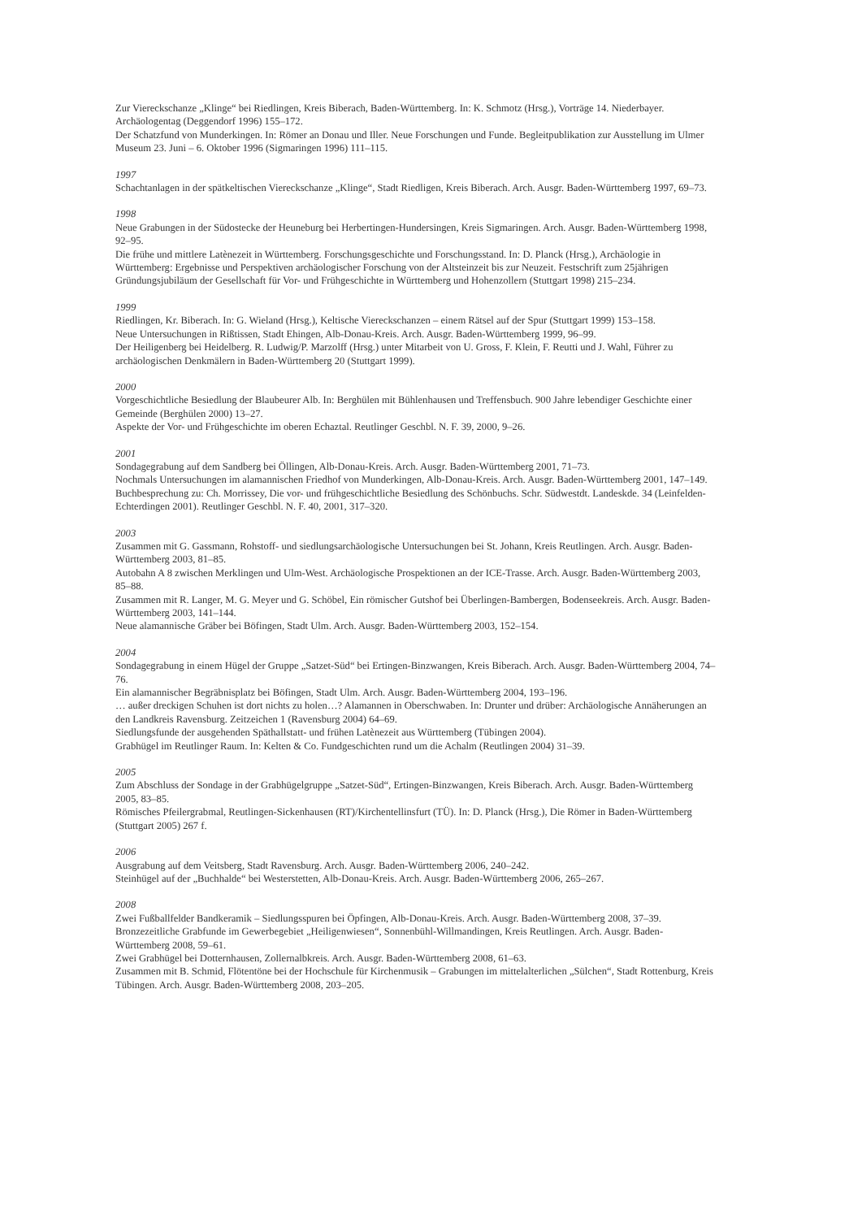Zur Viereckschanze „Klinge“ bei Riedlingen, Kreis Biberach, Baden-Württemberg. In: K. Schmotz (Hrsg.), Vorträge 14. Niederbayer. Archäologentag (Deggendorf 1996) 155–172.
Der Schatzfund von Munderkingen. In: Römer an Donau und Iller. Neue Forschungen und Funde. Begleitpublikation zur Ausstellung im Ulmer Museum 23. Juni – 6. Oktober 1996 (Sigmaringen 1996) 111–115.
1997
Schachtanlagen in der spätkeltischen Viereckschanze „Klinge“, Stadt Riedligen, Kreis Biberach. Arch. Ausgr. Baden-Württemberg 1997, 69–73.
1998
Neue Grabungen in der Südostecke der Heuneburg bei Herbertingen-Hundersingen, Kreis Sigmaringen. Arch. Ausgr. Baden-Württemberg 1998, 92–95.
Die frühe und mittlere Latènezeit in Württemberg. Forschungsgeschichte und Forschungsstand. In: D. Planck (Hrsg.), Archäologie in Württemberg: Ergebnisse und Perspektiven archäologischer Forschung von der Altsteinzeit bis zur Neuzeit. Festschrift zum 25jährigen Gründungsjubiläum der Gesellschaft für Vor- und Frühgeschichte in Württemberg und Hohenzollern (Stuttgart 1998) 215–234.
1999
Riedlingen, Kr. Biberach. In: G. Wieland (Hrsg.), Keltische Viereckschanzen – einem Rätsel auf der Spur (Stuttgart 1999) 153–158.
Neue Untersuchungen in Rißtissen, Stadt Ehingen, Alb-Donau-Kreis. Arch. Ausgr. Baden-Württemberg 1999, 96–99.
Der Heiligenberg bei Heidelberg. R. Ludwig/P. Marzolff (Hrsg.) unter Mitarbeit von U. Gross, F. Klein, F. Reutti und J. Wahl, Führer zu archäologischen Denkmälern in Baden-Württemberg 20 (Stuttgart 1999).
2000
Vorgeschichtliche Besiedlung der Blaubeurer Alb. In: Berghülen mit Bühlenhausen und Treffensbuch. 900 Jahre lebendiger Geschichte einer Gemeinde (Berghülen 2000) 13–27.
Aspekte der Vor- und Frühgeschichte im oberen Echaztal. Reutlinger Geschbl. N. F. 39, 2000, 9–26.
2001
Sondagegrabung auf dem Sandberg bei Öllingen, Alb-Donau-Kreis. Arch. Ausgr. Baden-Württemberg 2001, 71–73.
Nochmals Untersuchungen im alamannischen Friedhof von Munderkingen, Alb-Donau-Kreis. Arch. Ausgr. Baden-Württemberg 2001, 147–149.
Buchbesprechung zu: Ch. Morrissey, Die vor- und frühgeschichtliche Besiedlung des Schönbuchs. Schr. Südwestdt. Landeskde. 34 (Leinfelden-Echterdingen 2001). Reutlinger Geschbl. N. F. 40, 2001, 317–320.
2003
Zusammen mit G. Gassmann, Rohstoff- und siedlungsarchäologische Untersuchungen bei St. Johann, Kreis Reutlingen. Arch. Ausgr. Baden-Württemberg 2003, 81–85.
Autobahn A 8 zwischen Merklingen und Ulm-West. Archäologische Prospektionen an der ICE-Trasse. Arch. Ausgr. Baden-Württemberg 2003, 85–88.
Zusammen mit R. Langer, M. G. Meyer und G. Schöbel, Ein römischer Gutshof bei Überlingen-Bambergen, Bodenseekreis. Arch. Ausgr. Baden-Württemberg 2003, 141–144.
Neue alamannische Gräber bei Böfingen, Stadt Ulm. Arch. Ausgr. Baden-Württemberg 2003, 152–154.
2004
Sondagegrabung in einem Hügel der Gruppe „Satzet-Süd“ bei Ertingen-Binzwangen, Kreis Biberach. Arch. Ausgr. Baden-Württemberg 2004, 74–76.
Ein alamannischer Begräbnisplatz bei Böfingen, Stadt Ulm. Arch. Ausgr. Baden-Württemberg 2004, 193–196.
… außer dreckigen Schuhen ist dort nichts zu holen…? Alamannen in Oberschwaben. In: Drunter und drüber: Archäologische Annäherungen an den Landkreis Ravensburg. Zeitzeichen 1 (Ravensburg 2004) 64–69.
Siedlungsfunde der ausgehenden Späthallstatt- und frühen Latènezeit aus Württemberg (Tübingen 2004).
Grabhügel im Reutlinger Raum. In: Kelten & Co. Fundgeschichten rund um die Achalm (Reutlingen 2004) 31–39.
2005
Zum Abschluss der Sondage in der Grabhügelgruppe „Satzet-Süd“, Ertingen-Binzwangen, Kreis Biberach. Arch. Ausgr. Baden-Württemberg 2005, 83–85.
Römisches Pfeilergrabmal, Reutlingen-Sickenhausen (RT)/Kirchentellinsfurt (TÜ). In: D. Planck (Hrsg.), Die Römer in Baden-Württemberg (Stuttgart 2005) 267 f.
2006
Ausgrabung auf dem Veitsberg, Stadt Ravensburg. Arch. Ausgr. Baden-Württemberg 2006, 240–242.
Steinhügel auf der „Buchhalde“ bei Westerstetten, Alb-Donau-Kreis. Arch. Ausgr. Baden-Württemberg 2006, 265–267.
2008
Zwei Fußballfelder Bandkeramik – Siedlungsspuren bei Öpfingen, Alb-Donau-Kreis. Arch. Ausgr. Baden-Württemberg 2008, 37–39. Bronzezeitliche Grabfunde im Gewerbegebiet „Heiligenwiesen“, Sonnenbühl-Willmandingen, Kreis Reutlingen. Arch. Ausgr. Baden-Württemberg 2008, 59–61.
Zwei Grabhügel bei Dotternhausen, Zollernalbkreis. Arch. Ausgr. Baden-Württemberg 2008, 61–63.
Zusammen mit B. Schmid, Flötentöne bei der Hochschule für Kirchenmusik – Grabungen im mittelalterlichen „Sülchen“, Stadt Rottenburg, Kreis Tübingen. Arch. Ausgr. Baden-Württemberg 2008, 203–205.